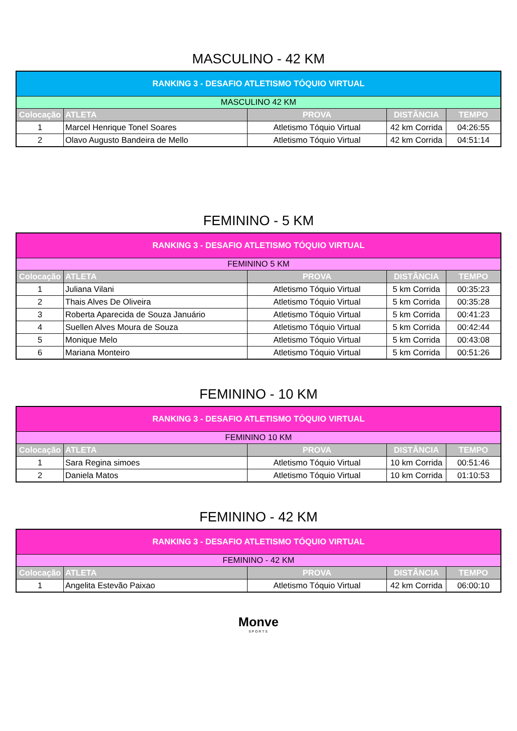MASCULINO - 42 KM
| RANKING 3 - DESAFIO ATLETISMO TÓQUIO VIRTUAL | | | | |
| --- | --- | --- | --- | --- |
| MASCULINO 42 KM | | | | |
| Colocação | ATLETA | PROVA | DISTÂNCIA | TEMPO |
| 1 | Marcel Henrique Tonel Soares | Atletismo Tóquio Virtual | 42 km Corrida | 04:26:55 |
| 2 | Olavo Augusto Bandeira de Mello | Atletismo Tóquio Virtual | 42 km Corrida | 04:51:14 |
FEMININO - 5 KM
| RANKING 3 - DESAFIO ATLETISMO TÓQUIO VIRTUAL | | | | |
| --- | --- | --- | --- | --- |
| FEMININO 5 KM | | | | |
| Colocação | ATLETA | PROVA | DISTÂNCIA | TEMPO |
| 1 | Juliana Vilani | Atletismo Tóquio Virtual | 5 km Corrida | 00:35:23 |
| 2 | Thais Alves De Oliveira | Atletismo Tóquio Virtual | 5 km Corrida | 00:35:28 |
| 3 | Roberta Aparecida de Souza Januário | Atletismo Tóquio Virtual | 5 km Corrida | 00:41:23 |
| 4 | Suellen Alves Moura de Souza | Atletismo Tóquio Virtual | 5 km Corrida | 00:42:44 |
| 5 | Monique Melo | Atletismo Tóquio Virtual | 5 km Corrida | 00:43:08 |
| 6 | Mariana Monteiro | Atletismo Tóquio Virtual | 5 km Corrida | 00:51:26 |
FEMININO - 10 KM
| RANKING 3 - DESAFIO ATLETISMO TÓQUIO VIRTUAL | | | | |
| --- | --- | --- | --- | --- |
| FEMININO 10 KM | | | | |
| Colocação | ATLETA | PROVA | DISTÂNCIA | TEMPO |
| 1 | Sara Regina simoes | Atletismo Tóquio Virtual | 10 km Corrida | 00:51:46 |
| 2 | Daniela Matos | Atletismo Tóquio Virtual | 10 km Corrida | 01:10:53 |
FEMININO - 42 KM
| RANKING 3 - DESAFIO ATLETISMO TÓQUIO VIRTUAL | | | | |
| --- | --- | --- | --- | --- |
| FEMININO - 42 KM | | | | |
| Colocação | ATLETA | PROVA | DISTÂNCIA | TEMPO |
| 1 | Angelita Estevão Paixao | Atletismo Tóquio Virtual | 42 km Corrida | 06:00:10 |
Monve
SPORTS